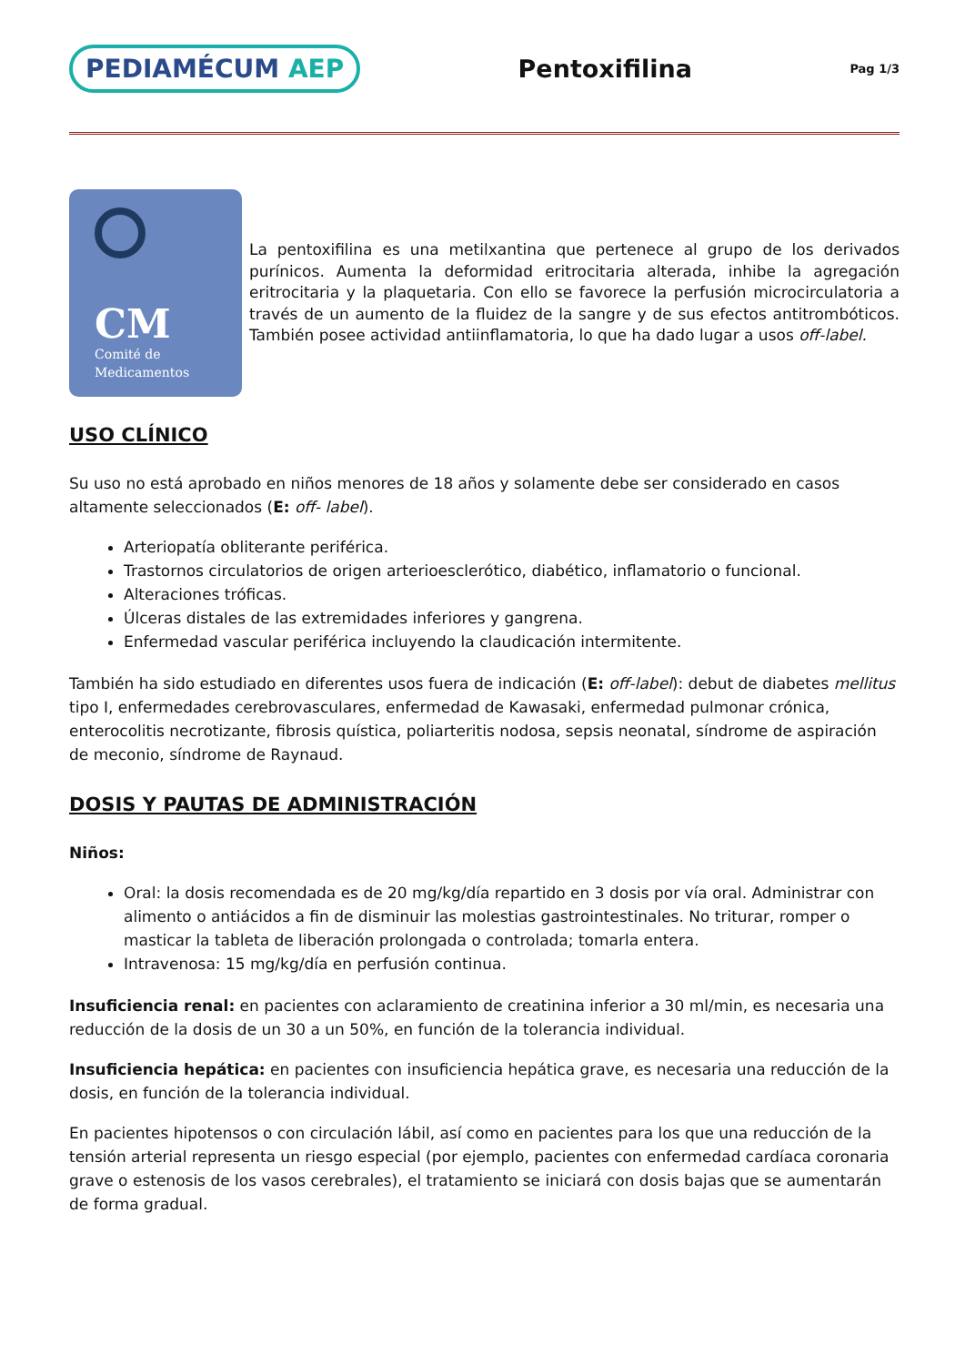PEDIAMÉCUM AEP
Pentoxifilina
Pag 1/3
CM
Comité de
Medicamentos
La pentoxifilina es una metilxantina que pertenece al grupo de los derivados purínicos. Aumenta la deformidad eritrocitaria alterada, inhibe la agregación eritrocitaria y la plaquetaria. Con ello se favorece la perfusión microcirculatoria a través de un aumento de la fluidez de la sangre y de sus efectos antitrombóticos. También posee actividad antiinflamatoria, lo que ha dado lugar a usos off-label.
USO CLÍNICO
Su uso no está aprobado en niños menores de 18 años y solamente debe ser considerado en casos altamente seleccionados (E: off- label).
Arteriopatía obliterante periférica.
Trastornos circulatorios de origen arterioesclerótico, diabético, inflamatorio o funcional.
Alteraciones tróficas.
Úlceras distales de las extremidades inferiores y gangrena.
Enfermedad vascular periférica incluyendo la claudicación intermitente.
También ha sido estudiado en diferentes usos fuera de indicación (E: off-label): debut de diabetes mellitus tipo I, enfermedades cerebrovasculares, enfermedad de Kawasaki, enfermedad pulmonar crónica, enterocolitis necrotizante, fibrosis quística, poliarteritis nodosa, sepsis neonatal, síndrome de aspiración de meconio, síndrome de Raynaud.
DOSIS Y PAUTAS DE ADMINISTRACIÓN
Niños:
Oral: la dosis recomendada es de 20 mg/kg/día repartido en 3 dosis por vía oral. Administrar con alimento o antiácidos a fin de disminuir las molestias gastrointestinales. No triturar, romper o masticar la tableta de liberación prolongada o controlada; tomarla entera.
Intravenosa: 15 mg/kg/día en perfusión continua.
Insuficiencia renal: en pacientes con aclaramiento de creatinina inferior a 30 ml/min, es necesaria una reducción de la dosis de un 30 a un 50%, en función de la tolerancia individual.
Insuficiencia hepática: en pacientes con insuficiencia hepática grave, es necesaria una reducción de la dosis, en función de la tolerancia individual.
En pacientes hipotensos o con circulación lábil, así como en pacientes para los que una reducción de la tensión arterial representa un riesgo especial (por ejemplo, pacientes con enfermedad cardíaca coronaria grave o estenosis de los vasos cerebrales), el tratamiento se iniciará con dosis bajas que se aumentarán de forma gradual.